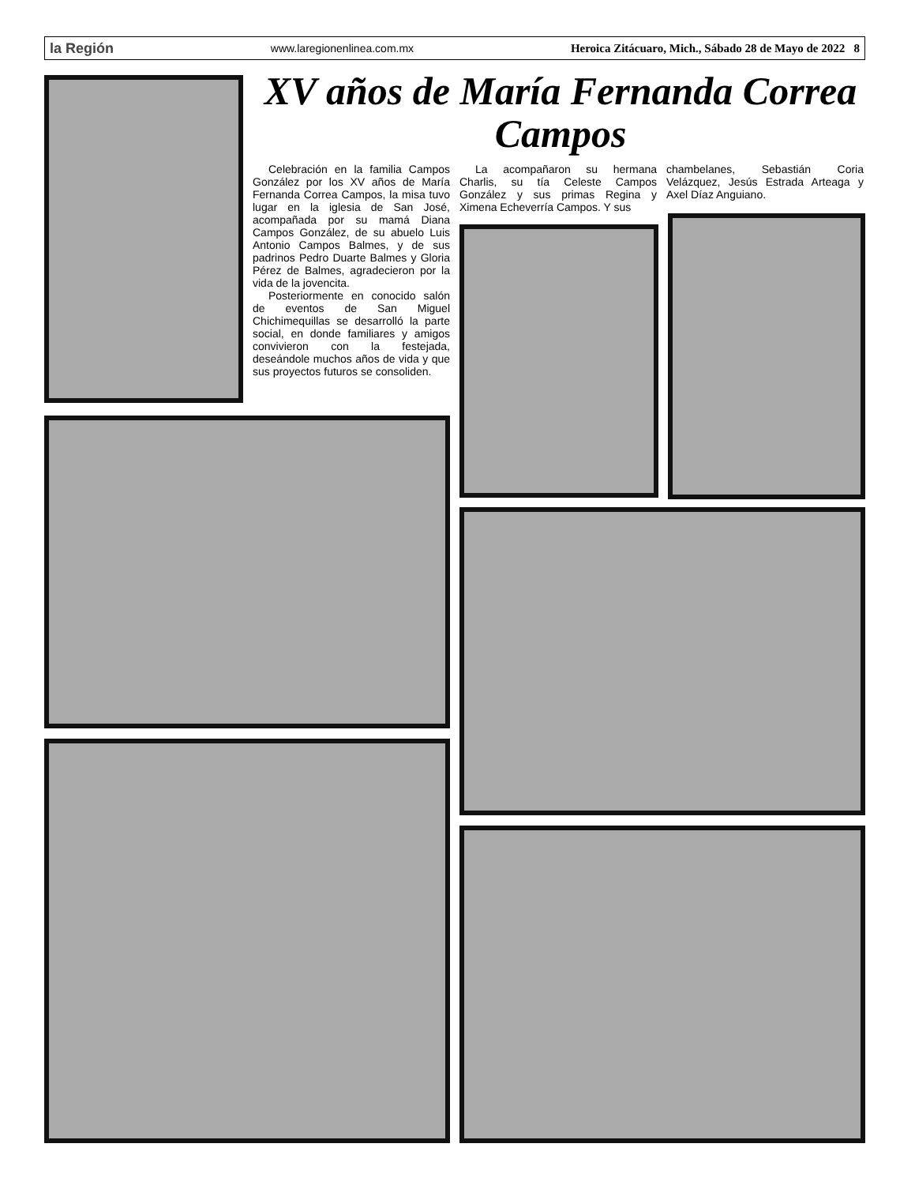la Región www.laregionenlinea.com.mx Heroica Zitácuaro, Mich., Sábado 28 de Mayo de 2022 8
XV años de María Fernanda Correa Campos
Celebración en la familia Campos González por los XV años de María Fernanda Correa Campos, la misa tuvo lugar en la iglesia de San José, acompañada por su mamá Diana Campos González, de su abuelo Luis Antonio Campos Balmes, y de sus padrinos Pedro Duarte Balmes y Gloria Pérez de Balmes, agradecieron por la vida de la jovencita.
Posteriormente en conocido salón de eventos de San Miguel Chichimequillas se desarrolló la parte social, en donde familiares y amigos convivieron con la festejada, deseándole muchos años de vida y que sus proyectos futuros se consoliden.
La acompañaron su hermana Charlis, su tía Celeste Campos González y sus primas Regina y Ximena Echeverría Campos. Y sus
chambelanes, Sebastián Coria Velázquez, Jesús Estrada Arteaga y Axel Díaz Anguiano.